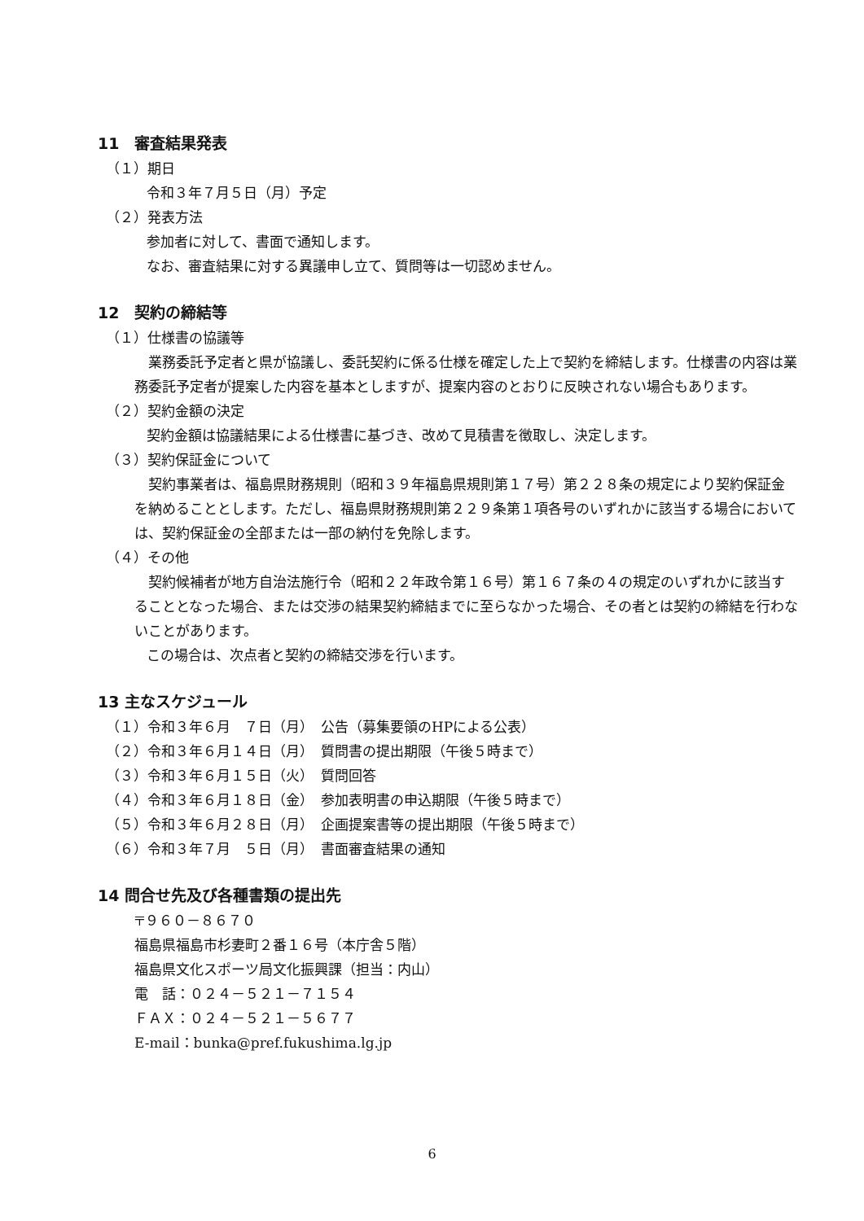11　審査結果発表
（１）期日
令和３年７月５日（月）予定
（２）発表方法
参加者に対して、書面で通知します。
なお、審査結果に対する異議申し立て、質問等は一切認めません。
12　契約の締結等
（１）仕様書の協議等
　業務委託予定者と県が協議し、委託契約に係る仕様を確定した上で契約を締結します。仕様書の内容は業務委託予定者が提案した内容を基本としますが、提案内容のとおりに反映されない場合もあります。
（２）契約金額の決定
契約金額は協議結果による仕様書に基づき、改めて見積書を徴取し、決定します。
（３）契約保証金について
　契約事業者は、福島県財務規則（昭和３９年福島県規則第１７号）第２２８条の規定により契約保証金を納めることとします。ただし、福島県財務規則第２２９条第１項各号のいずれかに該当する場合においては、契約保証金の全部または一部の納付を免除します。
（４）その他
　契約候補者が地方自治法施行令（昭和２２年政令第１６号）第１６７条の４の規定のいずれかに該当することとなった場合、または交渉の結果契約締結までに至らなかった場合、その者とは契約の締結を行わないことがあります。
この場合は、次点者と契約の締結交渉を行います。
13 主なスケジュール
| （１）令和３年６月 ７日（月） | 公告（募集要領のHPによる公表） |
| （２）令和３年６月１４日（月） | 質問書の提出期限（午後５時まで） |
| （３）令和３年６月１５日（火） | 質問回答 |
| （４）令和３年６月１８日（金） | 参加表明書の申込期限（午後５時まで） |
| （５）令和３年６月２８日（月） | 企画提案書等の提出期限（午後５時まで） |
| （６）令和３年７月 ５日（月） | 書面審査結果の通知 |
14 問合せ先及び各種書類の提出先
〒９６０－８６７０
福島県福島市杉妻町２番１６号（本庁舎５階）
福島県文化スポーツ局文化振興課（担当：内山）
電　話：０２４－５２１－７１５４
ＦＡＸ：０２４－５２１－５６７７
E-mail：bunka@pref.fukushima.lg.jp
6